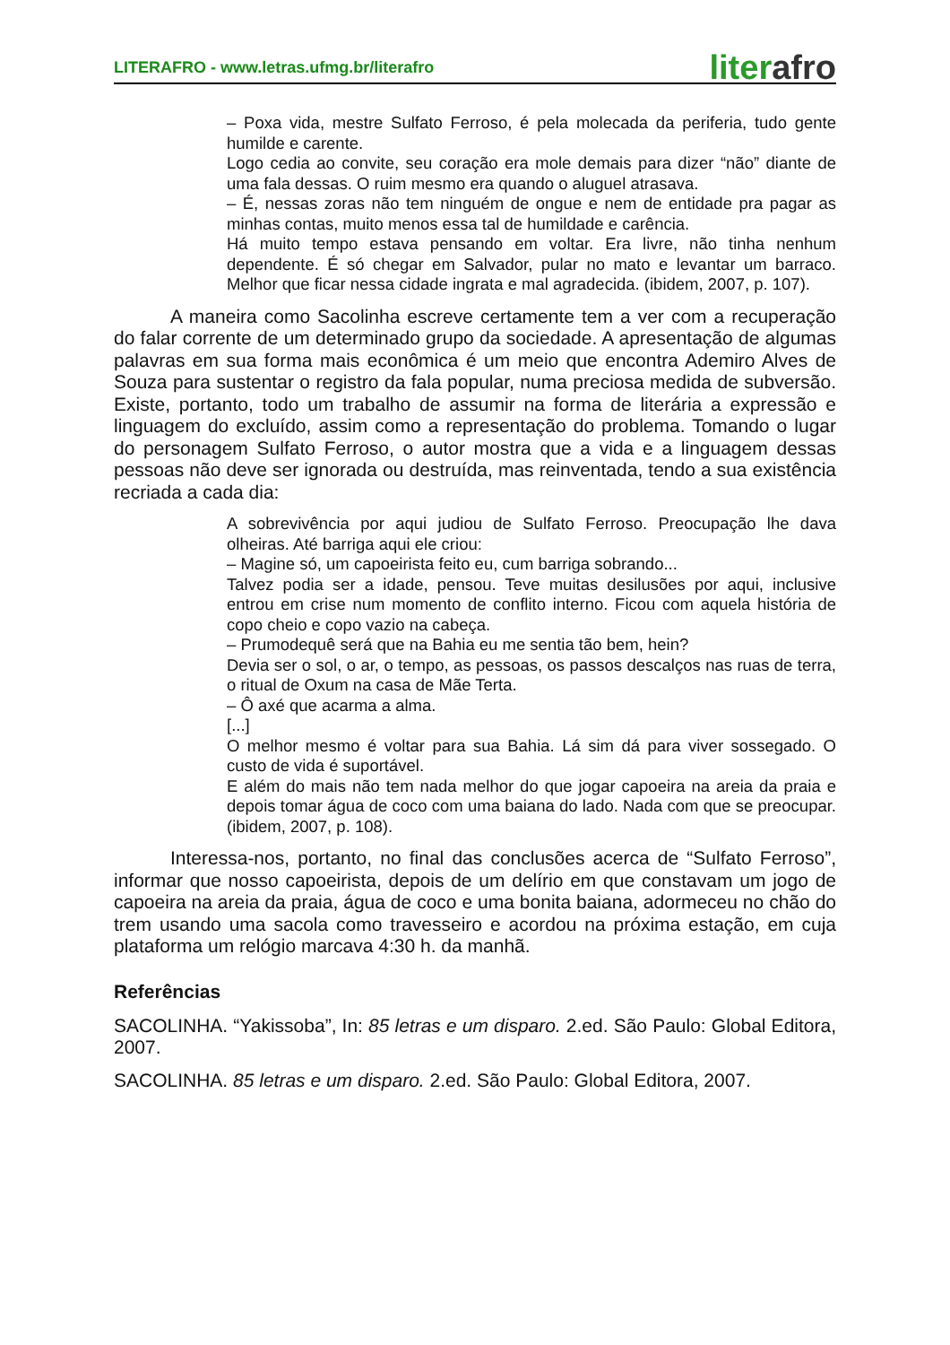LITERAFRO - www.letras.ufmg.br/literafro
literafro
– Poxa vida, mestre Sulfato Ferroso, é pela molecada da periferia, tudo gente humilde e carente.
Logo cedia ao convite, seu coração era mole demais para dizer “não” diante de uma fala dessas. O ruim mesmo era quando o aluguel atrasava.
– É, nessas zoras não tem ninguém de ongue e nem de entidade pra pagar as minhas contas, muito menos essa tal de humildade e carência.
Há muito tempo estava pensando em voltar. Era livre, não tinha nenhum dependente. É só chegar em Salvador, pular no mato e levantar um barraco. Melhor que ficar nessa cidade ingrata e mal agradecida. (ibidem, 2007, p. 107).
A maneira como Sacolinha escreve certamente tem a ver com a recuperação do falar corrente de um determinado grupo da sociedade. A apresentação de algumas palavras em sua forma mais econômica é um meio que encontra Ademiro Alves de Souza para sustentar o registro da fala popular, numa preciosa medida de subversão. Existe, portanto, todo um trabalho de assumir na forma de literária a expressão e linguagem do excluído, assim como a representação do problema. Tomando o lugar do personagem Sulfato Ferroso, o autor mostra que a vida e a linguagem dessas pessoas não deve ser ignorada ou destruída, mas reinventada, tendo a sua existência recriada a cada dia:
A sobrevivência por aqui judiou de Sulfato Ferroso. Preocupação lhe dava olheiras. Até barriga aqui ele criou:
– Magine só, um capoeirista feito eu, cum barriga sobrando...
Talvez podia ser a idade, pensou. Teve muitas desilusões por aqui, inclusive entrou em crise num momento de conflito interno. Ficou com aquela história de copo cheio e copo vazio na cabeça.
– Prumodequê será que na Bahia eu me sentia tão bem, hein?
Devia ser o sol, o ar, o tempo, as pessoas, os passos descalços nas ruas de terra, o ritual de Oxum na casa de Mãe Terta.
– Ô axé que acarma a alma.
[...]
O melhor mesmo é voltar para sua Bahia. Lá sim dá para viver sossegado. O custo de vida é suportável.
E além do mais não tem nada melhor do que jogar capoeira na areia da praia e depois tomar água de coco com uma baiana do lado. Nada com que se preocupar. (ibidem, 2007, p. 108).
Interessa-nos, portanto, no final das conclusões acerca de “Sulfato Ferroso”, informar que nosso capoeirista, depois de um delírio em que constavam um jogo de capoeira na areia da praia, água de coco e uma bonita baiana, adormeceu no chão do trem usando uma sacola como travesseiro e acordou na próxima estação, em cuja plataforma um relógio marcava 4:30 h. da manhã.
Referências
SACOLINHA. “Yakissoba”, In: 85 letras e um disparo. 2.ed. São Paulo: Global Editora, 2007.
SACOLINHA. 85 letras e um disparo. 2.ed. São Paulo: Global Editora, 2007.